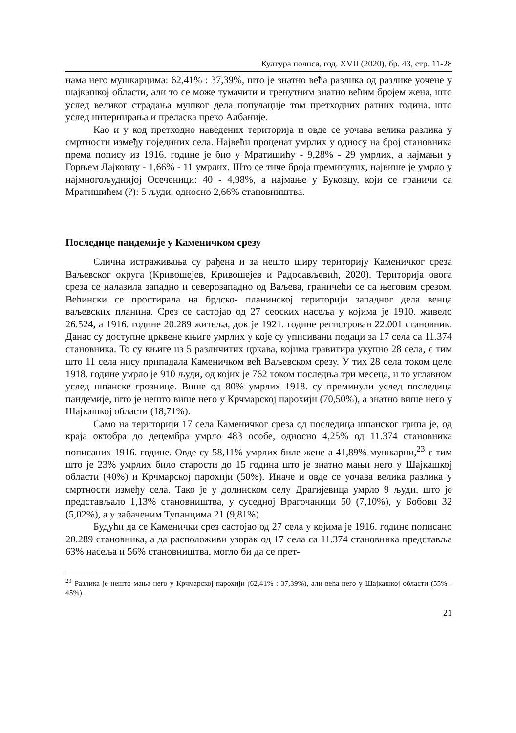Култура полиса, год. XVII (2020), бр. 43, стр. 11-28
нама него мушкарцима: 62,41% : 37,39%, што је знатно већа разлика од разлике уочене у шајкашкој области, али то се може тумачити и тренутним знатно већим бројем жена, што услед великог страдања мушког дела популације том претходних ратних година, што услед интернирања и преласка преко Албаније.
Као и у код претходно наведених територија и овде се уочава велика разлика у смртности између појединих села. Највећи проценат умрлих у односу на број становника према попису из 1916. године је био у Мратишићу - 9,28% - 29 умрлих, а најмањи у Горњем Лајковцу - 1,66% - 11 умрлих. Што се тиче броја преминулих, највише је умрло у најмногољуднијој Осеченици: 40 - 4,98%, а најмање у Буковцу, који се граничи са Мратишићем (?): 5 људи, односно 2,66% становништва.
Последице пандемије у Каменичком срезу
Слична истраживања су рађена и за нешто ширу територију Каменичког среза Ваљевског округа (Кривошејев, Кривошејев и Радосављевић, 2020). Територија овога среза се налазила западно и северозападно од Ваљева, граничећи се са његовим срезом. Већински се простирала на брдско- планинској територији западног дела венца ваљевских планина. Срез се састојао од 27 сеоских насеља у којима је 1910. живело 26.524, а 1916. године 20.289 житеља, док је 1921. године регистрован 22.001 становник. Данас су доступне црквене књиге умрлих у које су уписивани подаци за 17 села са 11.374 становника. То су књиге из 5 различитих цркава, којима гравитира укупно 28 села, с тим што 11 села нису припадала Каменичком већ Ваљевском срезу. У тих 28 села током целе 1918. године умрло је 910 људи, од којих је 762 током последња три месеца, и то углавном услед шпанске грознице. Више од 80% умрлих 1918. су преминули услед последица пандемије, што је нешто више него у Крчмарској парохији (70,50%), а знатно више него у Шајкашкој области (18,71%).
Само на територији 17 села Каменичког среза од последица шпанског грипа је, од краја октобра до децембра умрло 483 особе, односно 4,25% од 11.374 становника пописаних 1916. године. Овде су 58,11% умрлих биле жене а 41,89% мушкарци,<sup>23</sup> с тим што је 23% умрлих било старости до 15 година што је знатно мањи него у Шајкашкој области (40%) и Крчмарској парохији (50%). Иначе и овде се уочава велика разлика у смртности између села. Тако је у долинском селу Драгијевица умрло 9 људи, што је представљало 1,13% становништва, у суседној Врагочаници 50 (7,10%), у Бобови 32 (5,02%), а у забаченим Тупанцима 21 (9,81%).
Будући да се Каменички срез састојао од 27 села у којима је 1916. године пописано 20.289 становника, а да расположиви узорак од 17 села са 11.374 становника представља 63% насеља и 56% становништва, могло би да се прет-
<sup>23</sup> Разлика је нешто мања него у Крчмарској парохији (62,41% : 37,39%), али већа него у Шајкашкој области (55% : 45%).
21